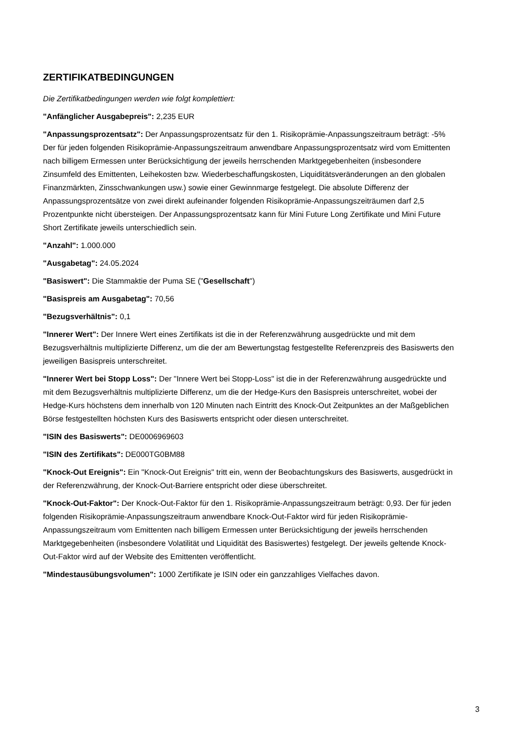ZERTIFIKATBEDINGUNGEN
Die Zertifikatbedingungen werden wie folgt komplettiert:
"Anfänglicher Ausgabepreis": 2,235 EUR
"Anpassungsprozentsatz": Der Anpassungsprozentsatz für den 1. Risikoprämie-Anpassungszeitraum beträgt: -5% Der für jeden folgenden Risikoprämie-Anpassungszeitraum anwendbare Anpassungsprozentsatz wird vom Emittenten nach billigem Ermessen unter Berücksichtigung der jeweils herrschenden Marktgegebenheiten (insbesondere Zinsumfeld des Emittenten, Leihekosten bzw. Wiederbeschaffungskosten, Liquiditätsveränderungen an den globalen Finanzmärkten, Zinsschwankungen usw.) sowie einer Gewinnmarge festgelegt. Die absolute Differenz der Anpassungsprozentsätze von zwei direkt aufeinander folgenden Risikoprämie-Anpassungszeiträumen darf 2,5 Prozentpunkte nicht übersteigen. Der Anpassungsprozentsatz kann für Mini Future Long Zertifikate und Mini Future Short Zertifikate jeweils unterschiedlich sein.
"Anzahl": 1.000.000
"Ausgabetag": 24.05.2024
"Basiswert": Die Stammaktie der Puma SE ("Gesellschaft")
"Basispreis am Ausgabetag": 70,56
"Bezugsverhältnis": 0,1
"Innerer Wert": Der Innere Wert eines Zertifikats ist die in der Referenzwährung ausgedrückte und mit dem Bezugsverhältnis multiplizierte Differenz, um die der am Bewertungstag festgestellte Referenzpreis des Basiswerts den jeweiligen Basispreis unterschreitet.
"Innerer Wert bei Stopp Loss": Der "Innere Wert bei Stopp-Loss" ist die in der Referenzwährung ausgedrückte und mit dem Bezugsverhältnis multiplizierte Differenz, um die der Hedge-Kurs den Basispreis unterschreitet, wobei der Hedge-Kurs höchstens dem innerhalb von 120 Minuten nach Eintritt des Knock-Out Zeitpunktes an der Maßgeblichen Börse festgestellten höchsten Kurs des Basiswerts entspricht oder diesen unterschreitet.
"ISIN des Basiswerts": DE0006969603
"ISIN des Zertifikats": DE000TG0BM88
"Knock-Out Ereignis": Ein "Knock-Out Ereignis" tritt ein, wenn der Beobachtungskurs des Basiswerts, ausgedrückt in der Referenzwährung, der Knock-Out-Barriere entspricht oder diese überschreitet.
"Knock-Out-Faktor": Der Knock-Out-Faktor für den 1. Risikoprämie-Anpassungszeitraum beträgt: 0,93. Der für jeden folgenden Risikoprämie-Anpassungszeitraum anwendbare Knock-Out-Faktor wird für jeden Risikoprämie-Anpassungszeitraum vom Emittenten nach billigem Ermessen unter Berücksichtigung der jeweils herrschenden Marktgegebenheiten (insbesondere Volatilität und Liquidität des Basiswertes) festgelegt. Der jeweils geltende Knock-Out-Faktor wird auf der Website des Emittenten veröffentlicht.
"Mindestausübungsvolumen": 1000 Zertifikate je ISIN oder ein ganzzahliges Vielfaches davon.
3